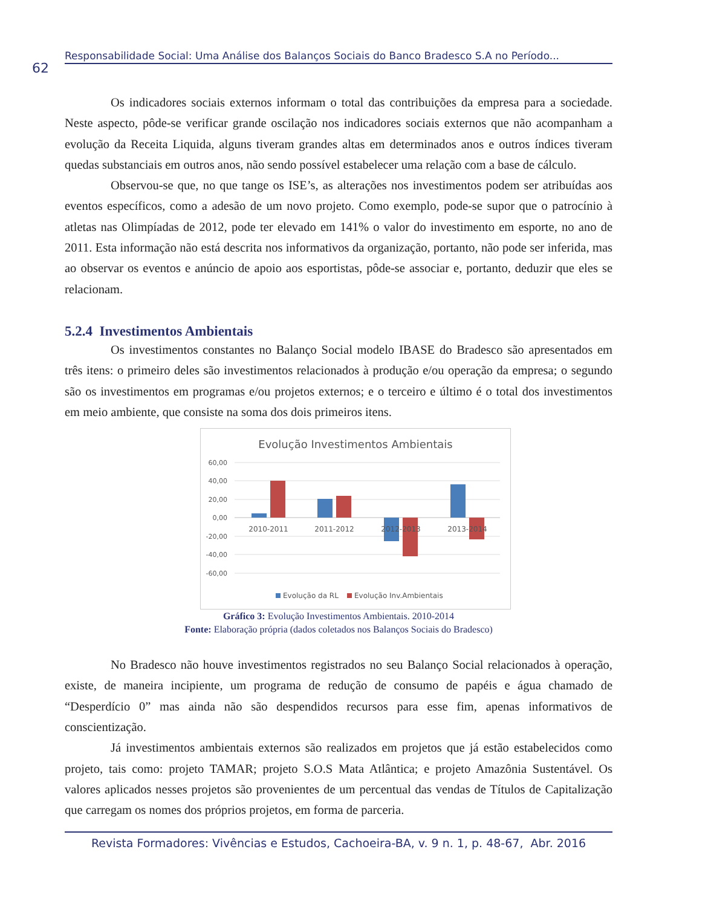62
Responsabilidade Social: Uma Análise dos Balanços Sociais do Banco Bradesco S.A no Período...
Os indicadores sociais externos informam o total das contribuições da empresa para a sociedade. Neste aspecto, pôde-se verificar grande oscilação nos indicadores sociais externos que não acompanham a evolução da Receita Liquida, alguns tiveram grandes altas em determinados anos e outros índices tiveram quedas substanciais em outros anos, não sendo possível estabelecer uma relação com a base de cálculo.
Observou-se que, no que tange os ISE’s, as alterações nos investimentos podem ser atribuídas aos eventos específicos, como a adesão de um novo projeto. Como exemplo, pode-se supor que o patrocínio à atletas nas Olimpíadas de 2012, pode ter elevado em 141% o valor do investimento em esporte, no ano de 2011. Esta informação não está descrita nos informativos da organização, portanto, não pode ser inferida, mas ao observar os eventos e anúncio de apoio aos esportistas, pôde-se associar e, portanto, deduzir que eles se relacionam.
5.2.4 Investimentos Ambientais
Os investimentos constantes no Balanço Social modelo IBASE do Bradesco são apresentados em três itens: o primeiro deles são investimentos relacionados à produção e/ou operação da empresa; o segundo são os investimentos em programas e/ou projetos externos; e o terceiro e último é o total dos investimentos em meio ambiente, que consiste na soma dos dois primeiros itens.
Evolução Investimentos Ambientais
60,00
40,00
20,00
0,00
-20,00
-40,00
-60,00
2010-2011
2011-2012
2012-2013
2013-2014
Evolução da RL
Evolução Inv.Ambientais
Gráfico 3: Evolução Investimentos Ambientais. 2010-2014
Fonte: Elaboração própria (dados coletados nos Balanços Sociais do Bradesco)
No Bradesco não houve investimentos registrados no seu Balanço Social relacionados à operação, existe, de maneira incipiente, um programa de redução de consumo de papéis e água chamado de “Desperdício 0” mas ainda não são despendidos recursos para esse fim, apenas informativos de conscientização.
Já investimentos ambientais externos são realizados em projetos que já estão estabelecidos como projeto, tais como: projeto TAMAR; projeto S.O.S Mata Atlântica; e projeto Amazônia Sustentável. Os valores aplicados nesses projetos são provenientes de um percentual das vendas de Títulos de Capitalização que carregam os nomes dos próprios projetos, em forma de parceria.
Revista Formadores: Vivências e Estudos, Cachoeira-BA, v. 9 n. 1, p. 48-67, Abr. 2016